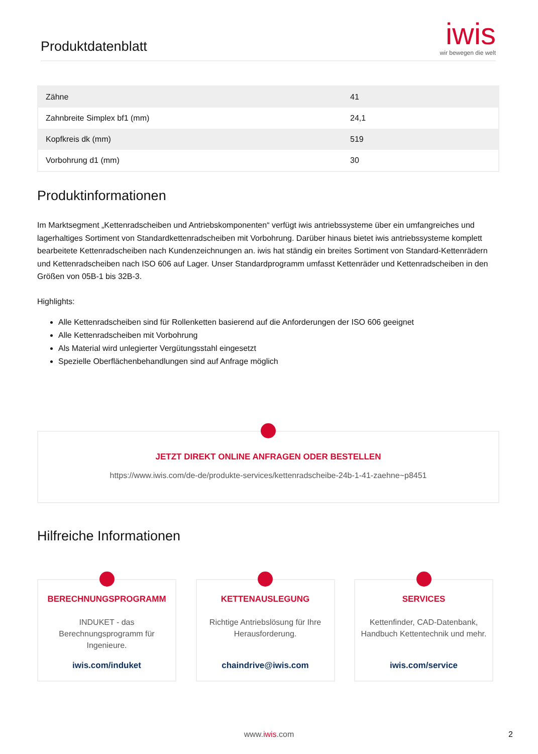Produktdatenblatt
iwis
wir bewegen die welt
| Zähne | 41 |
| Zahnbreite Simplex bf1 (mm) | 24,1 |
| Kopfkreis dk (mm) | 519 |
| Vorbohrung d1 (mm) | 30 |
Produktinformationen
Im Marktsegment „Kettenradscheiben und Antriebskomponenten“ verfügt iwis antriebssysteme über ein umfangreiches und lagerhaltiges Sortiment von Standardkettenradscheiben mit Vorbohrung. Darüber hinaus bietet iwis antriebssysteme komplett bearbeitete Kettenradscheiben nach Kundenzeichnungen an. iwis hat ständig ein breites Sortiment von Standard-Kettenrädern und Kettenradscheiben nach ISO 606 auf Lager. Unser Standardprogramm umfasst Kettenräder und Kettenradscheiben in den Größen von 05B-1 bis 32B-3.
Highlights:
Alle Kettenradscheiben sind für Rollenketten basierend auf die Anforderungen der ISO 606 geeignet
Alle Kettenradscheiben mit Vorbohrung
Als Material wird unlegierter Vergütungsstahl eingesetzt
Spezielle Oberflächenbehandlungen sind auf Anfrage möglich
JETZT DIREKT ONLINE ANFRAGEN ODER BESTELLEN
https://www.iwis.com/de-de/produkte-services/kettenradscheibe-24b-1-41-zaehne~p8451
Hilfreiche Informationen
BERECHNUNGSPROGRAMM
INDUKET - das Berechnungsprogramm für Ingenieure.
iwis.com/induket
KETTENAUSLEGUNG
Richtige Antriebslösung für Ihre Herausforderung.
chaindrive@iwis.com
SERVICES
Kettenfinder, CAD-Datenbank, Handbuch Kettentechnik und mehr.
iwis.com/service
www.iwis.com 2